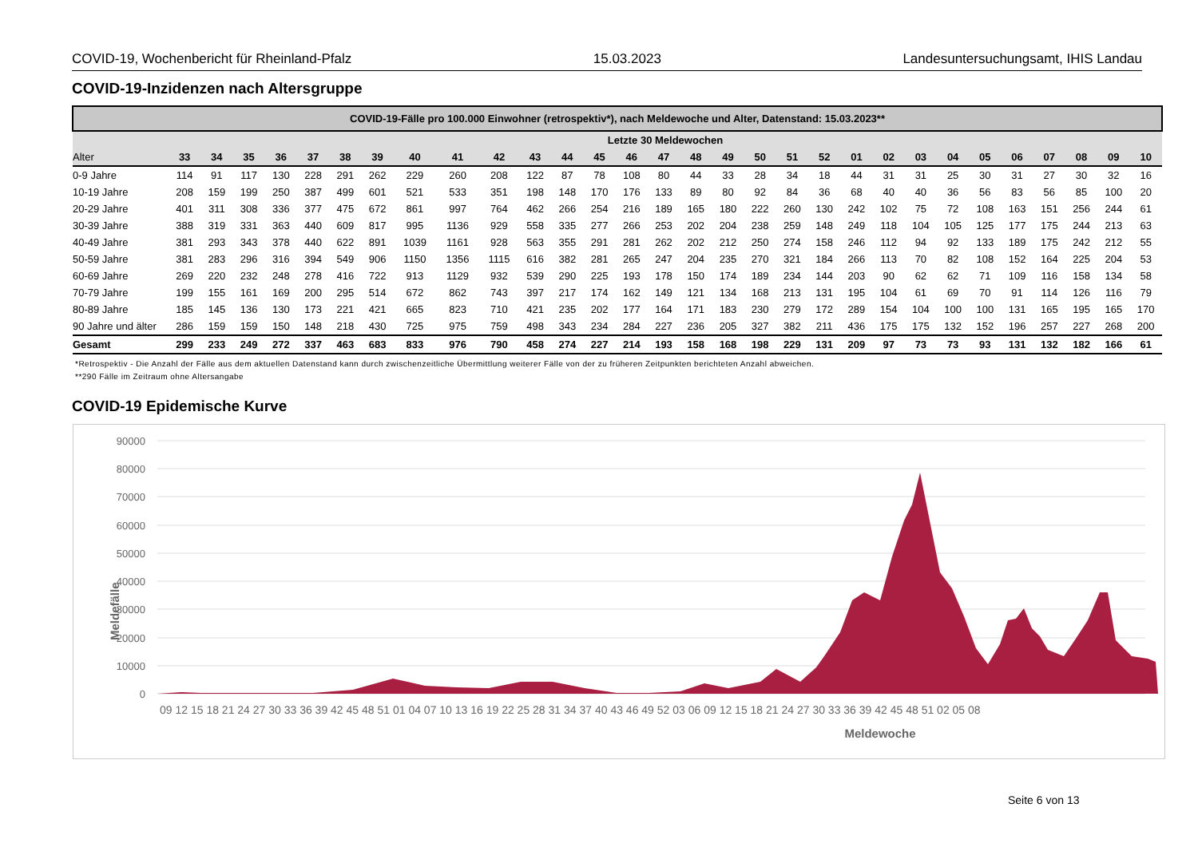COVID-19, Wochenbericht für Rheinland-Pfalz 15.03.2023 Landesuntersuchungsamt, IHIS Landau
COVID-19-Inzidenzen nach Altersgruppe
| COVID-19-Fälle pro 100.000 Einwohner (retrospektiv*), nach Meldewoche und Alter, Datenstand: 15.03.2023** | | | | | | | | | | | | | | | | | | | | | | | | | | | | | | |
| --- | --- | --- | --- | --- | --- | --- | --- | --- | --- | --- | --- | --- | --- | --- | --- | --- | --- | --- | --- | --- | --- | --- | --- | --- | --- | --- | --- | --- | --- | --- |
| | Letzte 30 Meldewochen | | | | | | | | | | | | | | | | | | | | | | | | | | | | | |
| Alter | 33 | 34 | 35 | 36 | 37 | 38 | 39 | 40 | 41 | 42 | 43 | 44 | 45 | 46 | 47 | 48 | 49 | 50 | 51 | 52 | 01 | 02 | 03 | 04 | 05 | 06 | 07 | 08 | 09 | 10 |
| 0-9 Jahre | 114 | 91 | 117 | 130 | 228 | 291 | 262 | 229 | 260 | 208 | 122 | 87 | 78 | 108 | 80 | 44 | 33 | 28 | 34 | 18 | 44 | 31 | 31 | 25 | 30 | 31 | 27 | 30 | 32 | 16 |
| 10-19 Jahre | 208 | 159 | 199 | 250 | 387 | 499 | 601 | 521 | 533 | 351 | 198 | 148 | 170 | 176 | 133 | 89 | 80 | 92 | 84 | 36 | 68 | 40 | 40 | 36 | 56 | 83 | 56 | 85 | 100 | 20 |
| 20-29 Jahre | 401 | 311 | 308 | 336 | 377 | 475 | 672 | 861 | 997 | 764 | 462 | 266 | 254 | 216 | 189 | 165 | 180 | 222 | 260 | 130 | 242 | 102 | 75 | 72 | 108 | 163 | 151 | 256 | 244 | 61 |
| 30-39 Jahre | 388 | 319 | 331 | 363 | 440 | 609 | 817 | 995 | 1136 | 929 | 558 | 335 | 277 | 266 | 253 | 202 | 204 | 238 | 259 | 148 | 249 | 118 | 104 | 105 | 125 | 177 | 175 | 244 | 213 | 63 |
| 40-49 Jahre | 381 | 293 | 343 | 378 | 440 | 622 | 891 | 1039 | 1161 | 928 | 563 | 355 | 291 | 281 | 262 | 202 | 212 | 250 | 274 | 158 | 246 | 112 | 94 | 92 | 133 | 189 | 175 | 242 | 212 | 55 |
| 50-59 Jahre | 381 | 283 | 296 | 316 | 394 | 549 | 906 | 1150 | 1356 | 1115 | 616 | 382 | 281 | 265 | 247 | 204 | 235 | 270 | 321 | 184 | 266 | 113 | 70 | 82 | 108 | 152 | 164 | 225 | 204 | 53 |
| 60-69 Jahre | 269 | 220 | 232 | 248 | 278 | 416 | 722 | 913 | 1129 | 932 | 539 | 290 | 225 | 193 | 178 | 150 | 174 | 189 | 234 | 144 | 203 | 90 | 62 | 62 | 71 | 109 | 116 | 158 | 134 | 58 |
| 70-79 Jahre | 199 | 155 | 161 | 169 | 200 | 295 | 514 | 672 | 862 | 743 | 397 | 217 | 174 | 162 | 149 | 121 | 134 | 168 | 213 | 131 | 195 | 104 | 61 | 69 | 70 | 91 | 114 | 126 | 116 | 79 |
| 80-89 Jahre | 185 | 145 | 136 | 130 | 173 | 221 | 421 | 665 | 823 | 710 | 421 | 235 | 202 | 177 | 164 | 171 | 183 | 230 | 279 | 172 | 289 | 154 | 104 | 100 | 100 | 131 | 165 | 195 | 165 | 170 |
| 90 Jahre und älter | 286 | 159 | 159 | 150 | 148 | 218 | 430 | 725 | 975 | 759 | 498 | 343 | 234 | 284 | 227 | 236 | 205 | 327 | 382 | 211 | 436 | 175 | 175 | 132 | 152 | 196 | 257 | 227 | 268 | 200 |
| Gesamt | 299 | 233 | 249 | 272 | 337 | 463 | 683 | 833 | 976 | 790 | 458 | 274 | 227 | 214 | 193 | 158 | 168 | 198 | 229 | 131 | 209 | 97 | 73 | 73 | 93 | 131 | 132 | 182 | 166 | 61 |
*Retrospektiv - Die Anzahl der Fälle aus dem aktuellen Datenstand kann durch zwischenzeitliche Übermittlung weiterer Fälle von der zu früheren Zeitpunkten berichteten Anzahl abweichen.
**290 Fälle im Zeitraum ohne Altersangabe
COVID-19 Epidemische Kurve
90000
80000
70000
60000
50000
40000
30000
20000
10000
0
09 12 15 18 21 24 27 30 33 36 39 42 45 48 51 01 04 07 10 13 16 19 22 25 28 31 34 37 40 43 46 49 52 03 06 09 12 15 18 21 24 27 30 33 36 39 42 45 48 51 02 05 08
Meldewoche
Meldefälle
Seite 6 von 13